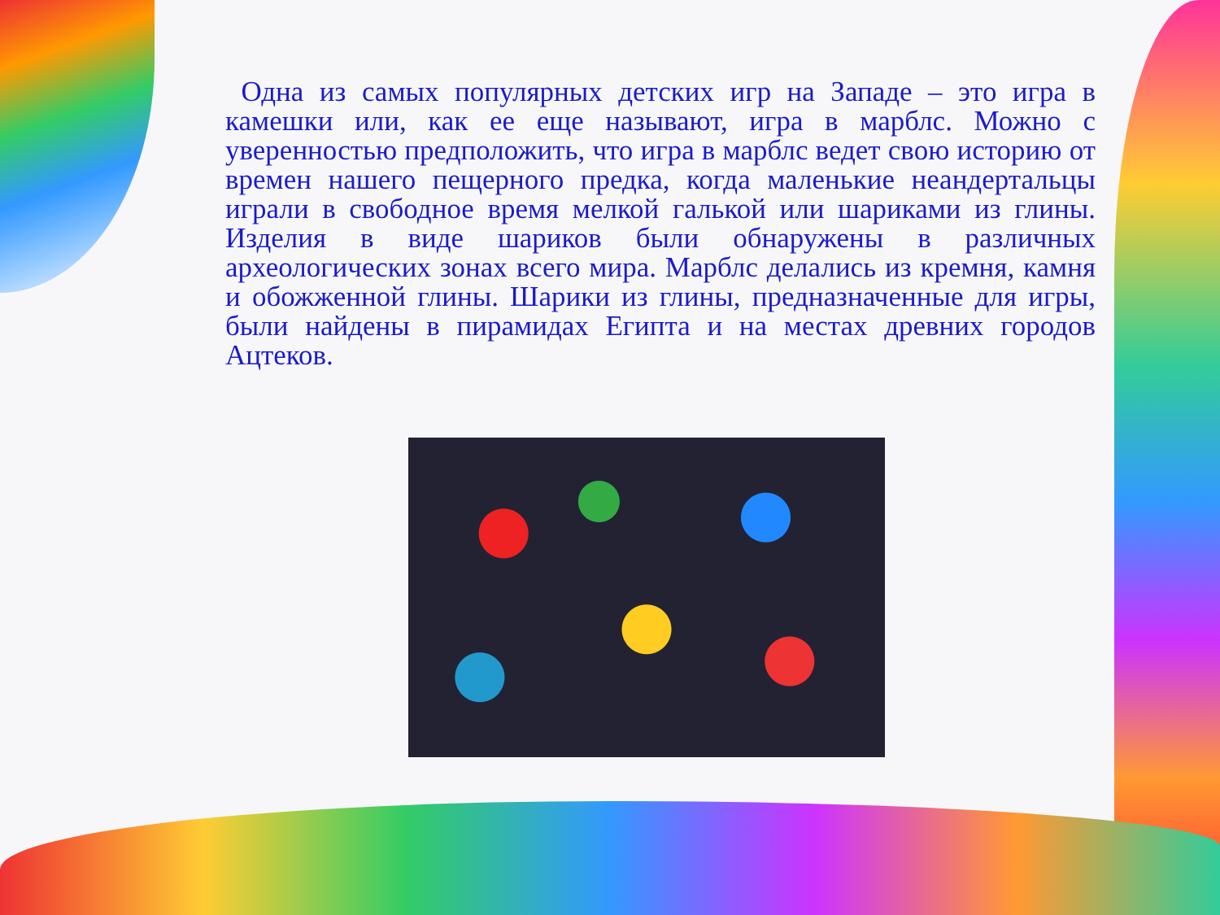Одна из самых популярных детских игр на Западе – это игра в камешки или, как ее еще называют, игра в марблс. Можно с уверенностью предположить, что игра в марблс ведет свою историю от времен нашего пещерного предка, когда маленькие неандертальцы играли в свободное время мелкой галькой или шариками из глины. Изделия в виде шариков были обнаружены в различных археологических зонах всего мира. Марблс делались из кремня, камня и обожженной глины. Шарики из глины, предназначенные для игры, были найдены в пирамидах Египта и на местах древних городов Ацтеков.